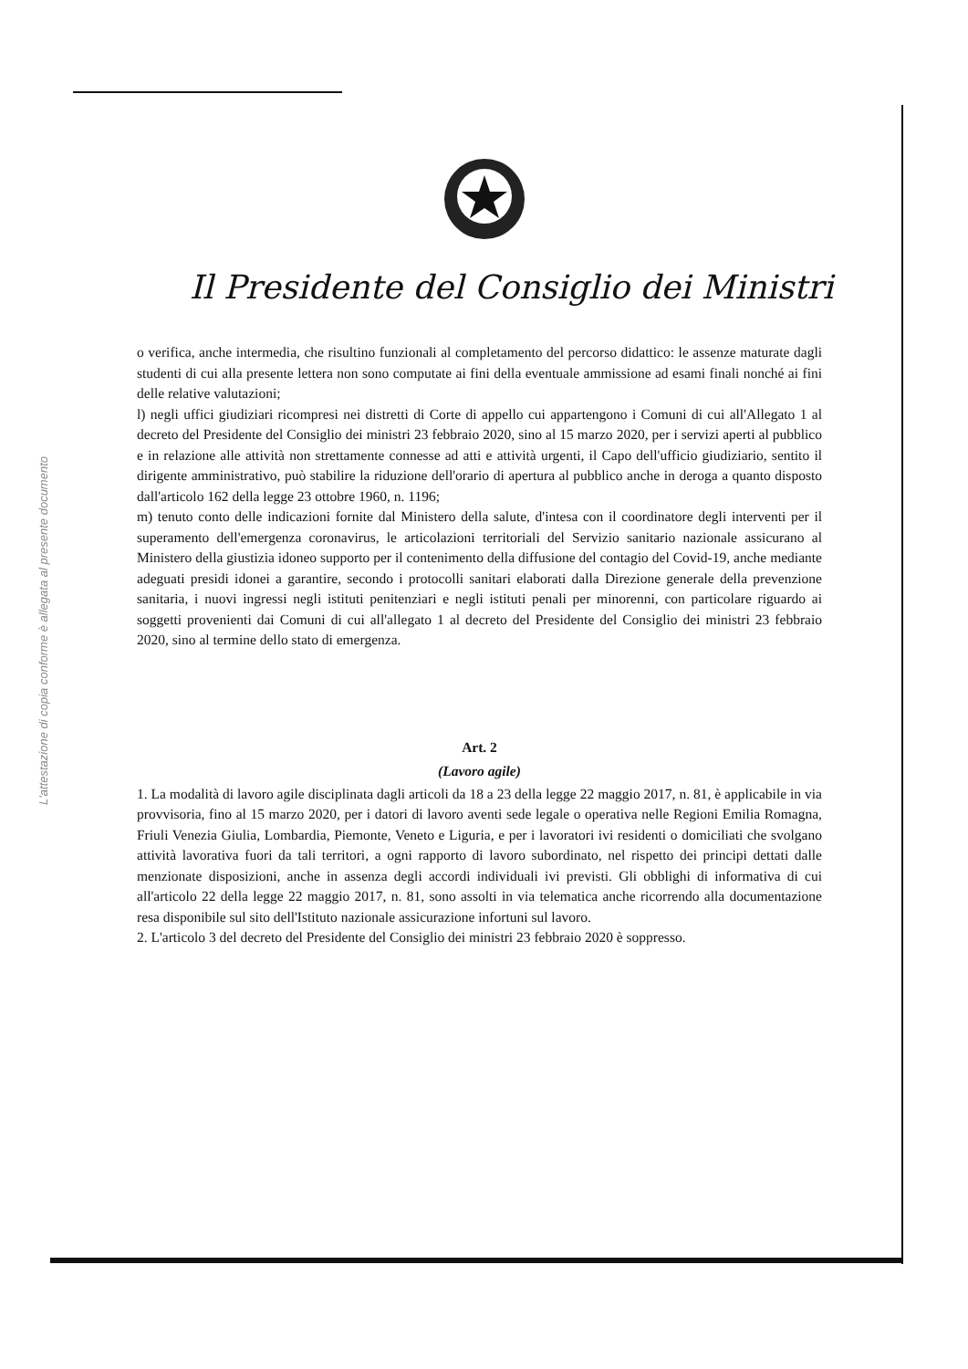L'attestazione di copia conforme è allegata al presente documento
Il Presidente del Consiglio dei Ministri
o verifica, anche intermedia, che risultino funzionali al completamento del percorso didattico: le assenze maturate dagli studenti di cui alla presente lettera non sono computate ai fini della eventuale ammissione ad esami finali nonché ai fini delle relative valutazioni;
l) negli uffici giudiziari ricompresi nei distretti di Corte di appello cui appartengono i Comuni di cui all'Allegato 1 al decreto del Presidente del Consiglio dei ministri 23 febbraio 2020, sino al 15 marzo 2020, per i servizi aperti al pubblico e in relazione alle attività non strettamente connesse ad atti e attività urgenti, il Capo dell'ufficio giudiziario, sentito il dirigente amministrativo, può stabilire la riduzione dell'orario di apertura al pubblico anche in deroga a quanto disposto dall'articolo 162 della legge 23 ottobre 1960, n. 1196;
m) tenuto conto delle indicazioni fornite dal Ministero della salute, d'intesa con il coordinatore degli interventi per il superamento dell'emergenza coronavirus, le articolazioni territoriali del Servizio sanitario nazionale assicurano al Ministero della giustizia idoneo supporto per il contenimento della diffusione del contagio del Covid-19, anche mediante adeguati presidi idonei a garantire, secondo i protocolli sanitari elaborati dalla Direzione generale della prevenzione sanitaria, i nuovi ingressi negli istituti penitenziari e negli istituti penali per minorenni, con particolare riguardo ai soggetti provenienti dai Comuni di cui all'allegato 1 al decreto del Presidente del Consiglio dei ministri 23 febbraio 2020, sino al termine dello stato di emergenza.
Art. 2
(Lavoro agile)
1. La modalità di lavoro agile disciplinata dagli articoli da 18 a 23 della legge 22 maggio 2017, n. 81, è applicabile in via provvisoria, fino al 15 marzo 2020, per i datori di lavoro aventi sede legale o operativa nelle Regioni Emilia Romagna, Friuli Venezia Giulia, Lombardia, Piemonte, Veneto e Liguria, e per i lavoratori ivi residenti o domiciliati che svolgano attività lavorativa fuori da tali territori, a ogni rapporto di lavoro subordinato, nel rispetto dei principi dettati dalle menzionate disposizioni, anche in assenza degli accordi individuali ivi previsti. Gli obblighi di informativa di cui all'articolo 22 della legge 22 maggio 2017, n. 81, sono assolti in via telematica anche ricorrendo alla documentazione resa disponibile sul sito dell'Istituto nazionale assicurazione infortuni sul lavoro.
2. L'articolo 3 del decreto del Presidente del Consiglio dei ministri 23 febbraio 2020 è soppresso.